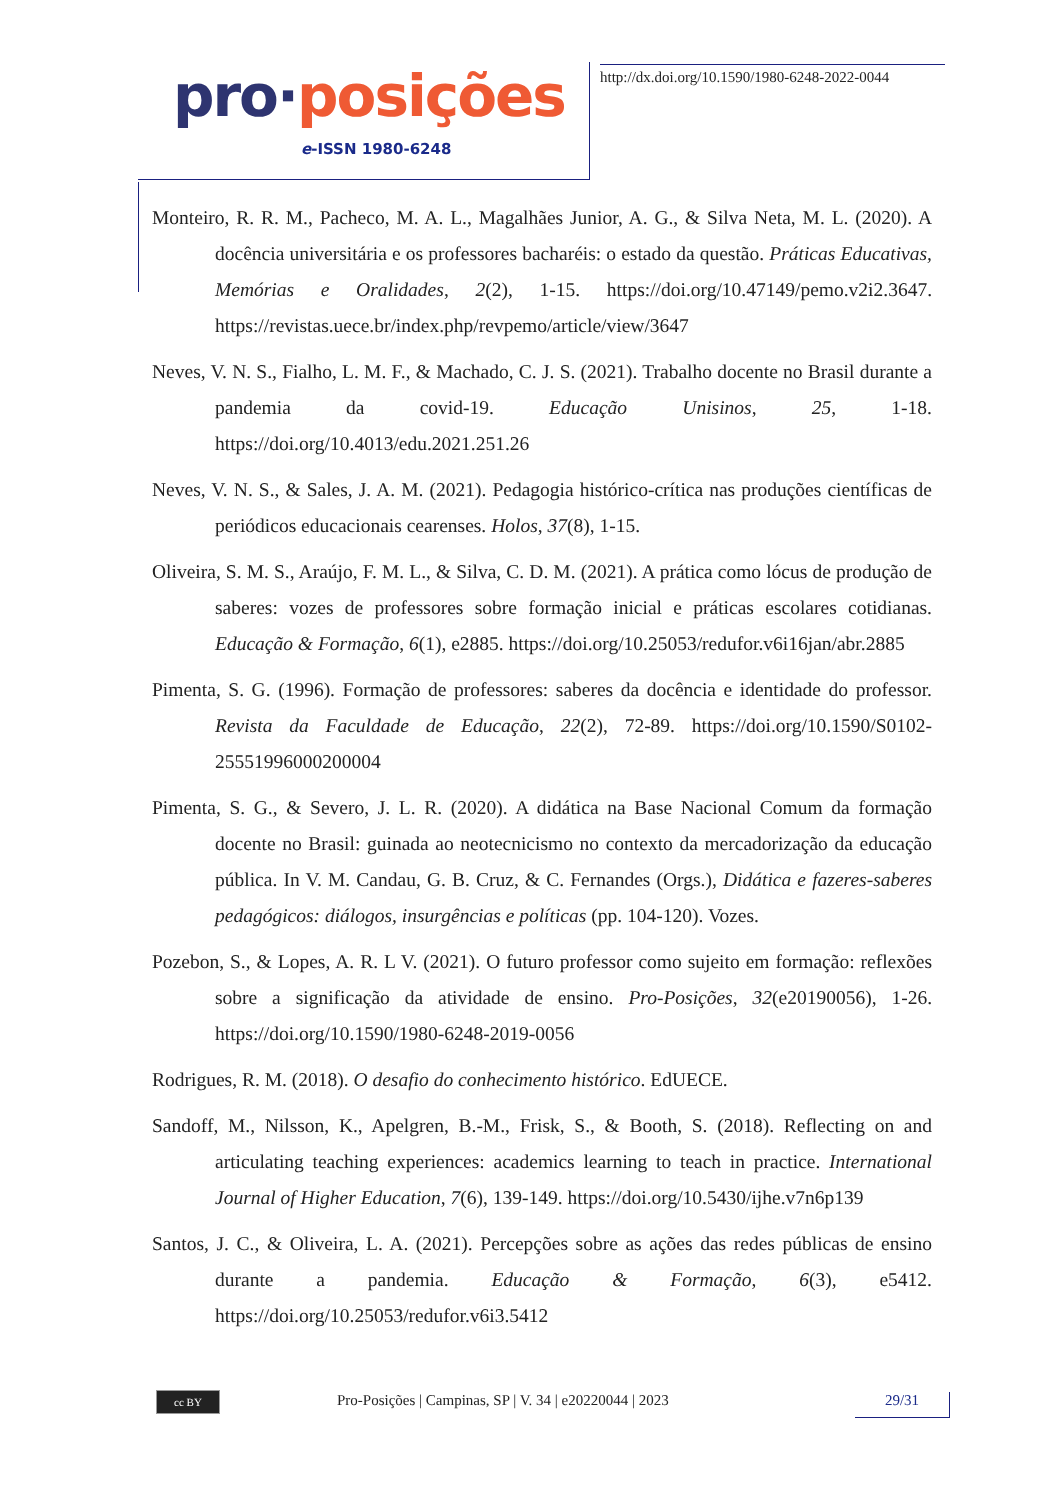pro·posições
e-ISSN 1980-6248
http://dx.doi.org/10.1590/1980-6248-2022-0044
Monteiro, R. R. M., Pacheco, M. A. L., Magalhães Junior, A. G., & Silva Neta, M. L. (2020). A docência universitária e os professores bacharéis: o estado da questão. Práticas Educativas, Memórias e Oralidades, 2(2), 1-15. https://doi.org/10.47149/pemo.v2i2.3647. https://revistas.uece.br/index.php/revpemo/article/view/3647
Neves, V. N. S., Fialho, L. M. F., & Machado, C. J. S. (2021). Trabalho docente no Brasil durante a pandemia da covid-19. Educação Unisinos, 25, 1-18. https://doi.org/10.4013/edu.2021.251.26
Neves, V. N. S., & Sales, J. A. M. (2021). Pedagogia histórico-crítica nas produções científicas de periódicos educacionais cearenses. Holos, 37(8), 1-15.
Oliveira, S. M. S., Araújo, F. M. L., & Silva, C. D. M. (2021). A prática como lócus de produção de saberes: vozes de professores sobre formação inicial e práticas escolares cotidianas. Educação & Formação, 6(1), e2885. https://doi.org/10.25053/redufor.v6i16jan/abr.2885
Pimenta, S. G. (1996). Formação de professores: saberes da docência e identidade do professor. Revista da Faculdade de Educação, 22(2), 72-89. https://doi.org/10.1590/S0102-25551996000200004
Pimenta, S. G., & Severo, J. L. R. (2020). A didática na Base Nacional Comum da formação docente no Brasil: guinada ao neotecnicismo no contexto da mercadorização da educação pública. In V. M. Candau, G. B. Cruz, & C. Fernandes (Orgs.), Didática e fazeres-saberes pedagógicos: diálogos, insurgências e políticas (pp. 104-120). Vozes.
Pozebon, S., & Lopes, A. R. L V. (2021). O futuro professor como sujeito em formação: reflexões sobre a significação da atividade de ensino. Pro-Posições, 32(e20190056), 1-26. https://doi.org/10.1590/1980-6248-2019-0056
Rodrigues, R. M. (2018). O desafio do conhecimento histórico. EdUECE.
Sandoff, M., Nilsson, K., Apelgren, B.-M., Frisk, S., & Booth, S. (2018). Reflecting on and articulating teaching experiences: academics learning to teach in practice. International Journal of Higher Education, 7(6), 139-149. https://doi.org/10.5430/ijhe.v7n6p139
Santos, J. C., & Oliveira, L. A. (2021). Percepções sobre as ações das redes públicas de ensino durante a pandemia. Educação & Formação, 6(3), e5412. https://doi.org/10.25053/redufor.v6i3.5412
cc BY
Pro-Posições | Campinas, SP | V. 34 | e20220044 | 2023
29/31